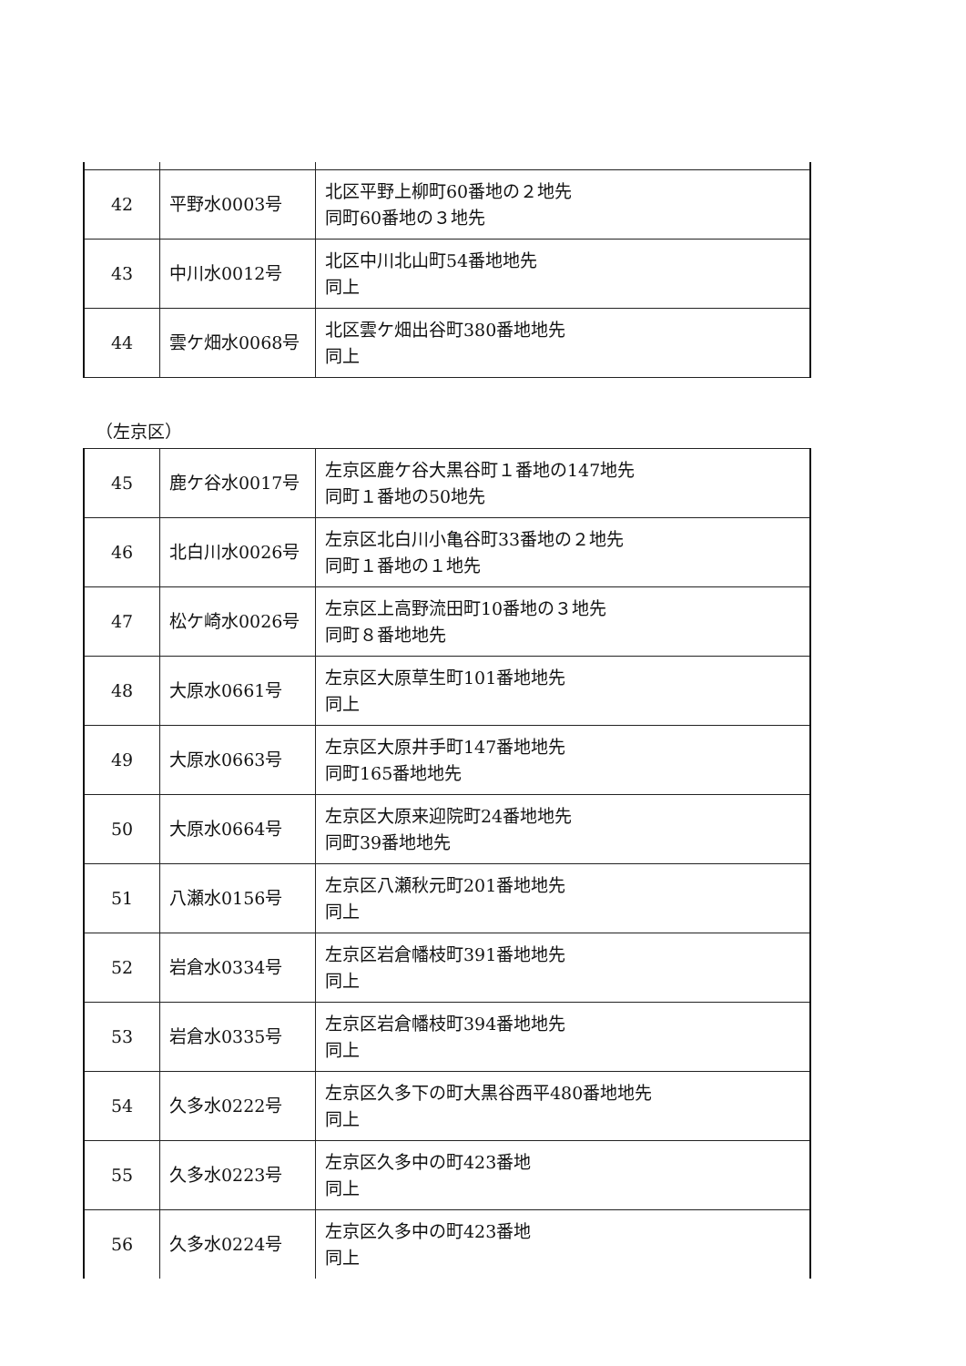| 42 | 平野水0003号 | 北区平野上柳町60番地の２地先 同町60番地の３地先 |
| 43 | 中川水0012号 | 北区中川北山町54番地地先 同上 |
| 44 | 雲ケ畑水0068号 | 北区雲ケ畑出谷町380番地地先 同上 |
（左京区）
| 45 | 鹿ケ谷水0017号 | 左京区鹿ケ谷大黒谷町１番地の147地先 同町１番地の50地先 |
| 46 | 北白川水0026号 | 左京区北白川小亀谷町33番地の２地先 同町１番地の１地先 |
| 47 | 松ケ崎水0026号 | 左京区上高野流田町10番地の３地先 同町８番地地先 |
| 48 | 大原水0661号 | 左京区大原草生町101番地地先 同上 |
| 49 | 大原水0663号 | 左京区大原井手町147番地地先 同町165番地地先 |
| 50 | 大原水0664号 | 左京区大原来迎院町24番地地先 同町39番地地先 |
| 51 | 八瀬水0156号 | 左京区八瀬秋元町201番地地先 同上 |
| 52 | 岩倉水0334号 | 左京区岩倉幡枝町391番地地先 同上 |
| 53 | 岩倉水0335号 | 左京区岩倉幡枝町394番地地先 同上 |
| 54 | 久多水0222号 | 左京区久多下の町大黒谷西平480番地地先 同上 |
| 55 | 久多水0223号 | 左京区久多中の町423番地 同上 |
| 56 | 久多水0224号 | 左京区久多中の町423番地 同上 |